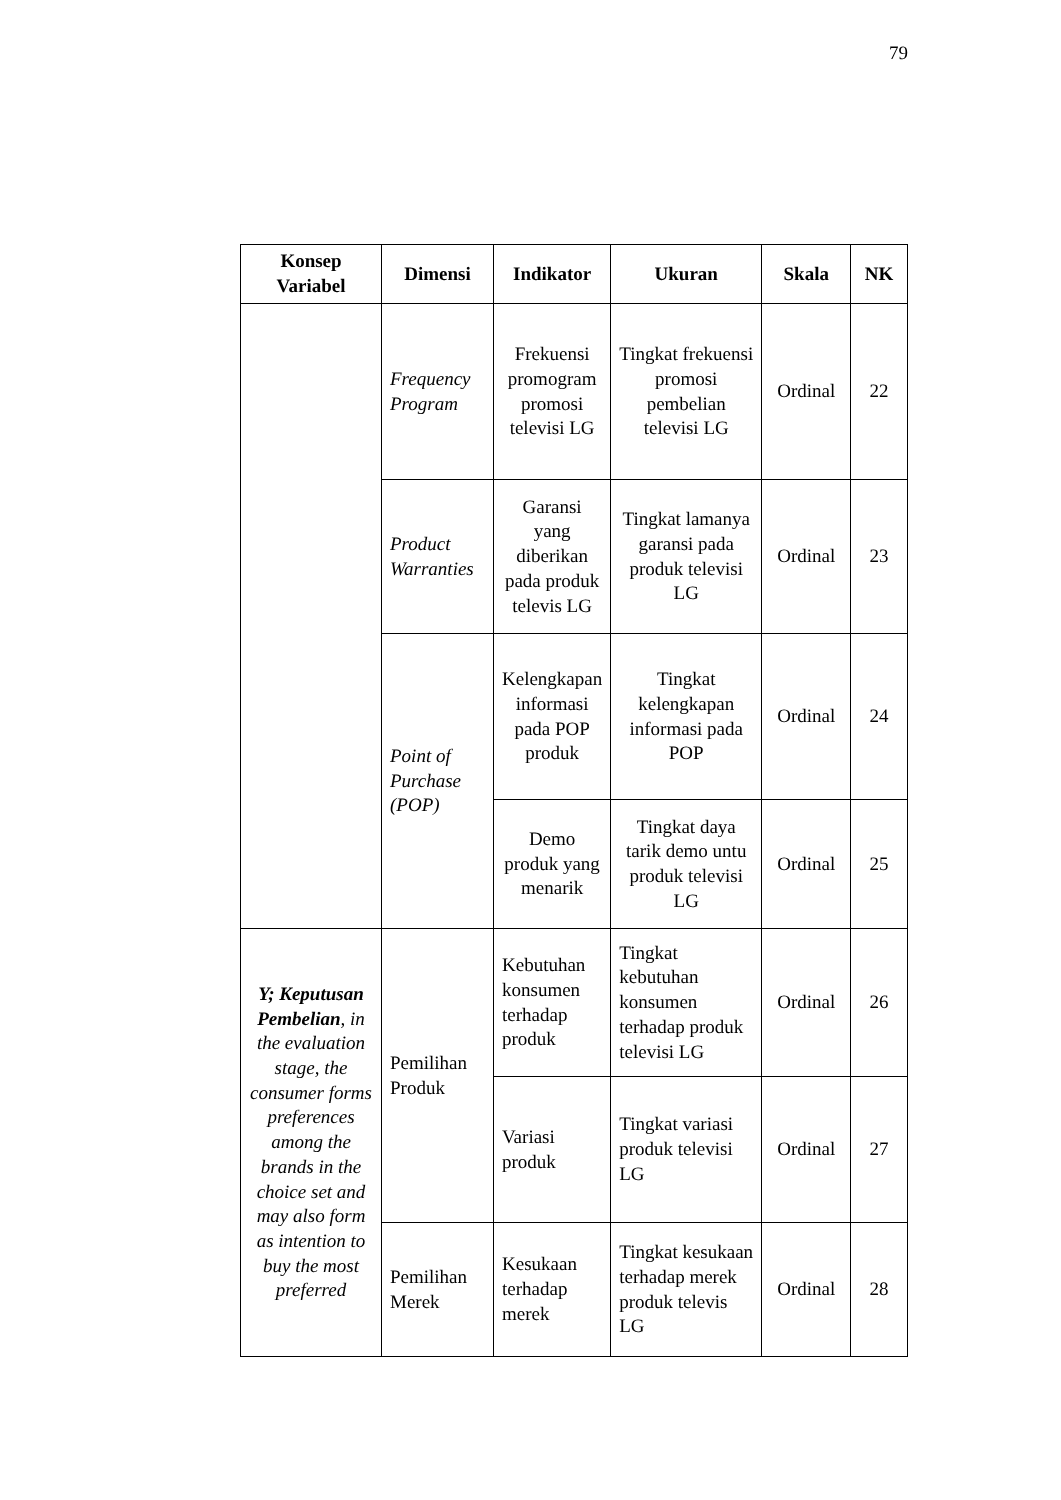79
| Konsep Variabel | Dimensi | Indikator | Ukuran | Skala | NK |
| --- | --- | --- | --- | --- | --- |
| | Frequency Program | Frekuensi promogram promosi televisi LG | Tingkat frekuensi promosi pembelian televisi LG | Ordinal | 22 |
| | Product Warranties | Garansi yang diberikan pada produk televis LG | Tingkat lamanya garansi pada produk televisi LG | Ordinal | 23 |
| | Point of Purchase (POP) | Kelengkapan informasi pada POP produk | Tingkat kelengkapan informasi pada POP | Ordinal | 24 |
| | | Demo produk yang menarik | Tingkat daya tarik demo untu produk televisi LG | Ordinal | 25 |
| Y; Keputusan Pembelian , in the evaluation stage, the consumer forms preferences among the brands in the choice set and may also form as intention to buy the most preferred | Pemilihan Produk | Kebutuhan konsumen terhadap produk | Tingkat kebutuhan konsumen terhadap produk televisi LG | Ordinal | 26 |
| | | Variasi produk | Tingkat variasi produk televisi LG | Ordinal | 27 |
| | Pemilihan Merek | Kesukaan terhadap merek | Tingkat kesukaan terhadap merek produk televis LG | Ordinal | 28 |